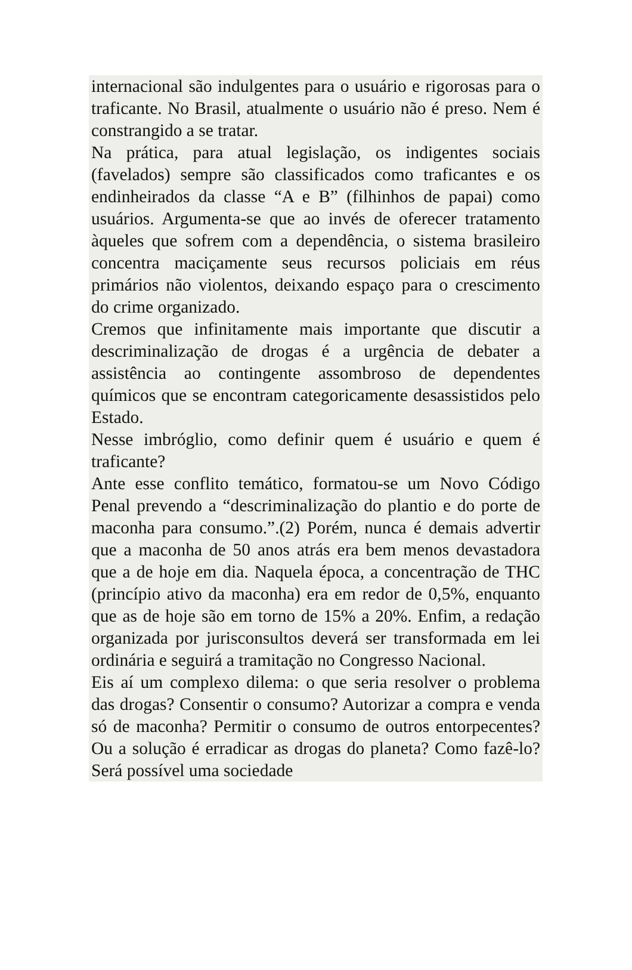internacional são indulgentes para o usuário e rigorosas para o traficante. No Brasil, atualmente o usuário não é preso. Nem é constrangido a se tratar.
Na prática, para atual legislação, os indigentes sociais (favelados) sempre são classificados como traficantes e os endinheirados da classe “A e B” (filhinhos de papai) como usuários. Argumenta-se que ao invés de oferecer tratamento àqueles que sofrem com a dependência, o sistema brasileiro concentra maciçamente seus recursos policiais em réus primários não violentos, deixando espaço para o crescimento do crime organizado.
Cremos que infinitamente mais importante que discutir a descriminalização de drogas é a urgência de debater a assistência ao contingente assombroso de dependentes químicos que se encontram categoricamente desassistidos pelo Estado.
Nesse imbróglio, como definir quem é usuário e quem é traficante?
Ante esse conflito temático, formatou-se um Novo Código Penal prevendo a “descriminalização do plantio e do porte de maconha para consumo.”.(2) Porém, nunca é demais advertir que a maconha de 50 anos atrás era bem menos devastadora que a de hoje em dia. Naquela época, a concentração de THC (princípio ativo da maconha) era em redor de 0,5%, enquanto que as de hoje são em torno de 15% a 20%. Enfim, a redação organizada por jurisconsultos deverá ser transformada em lei ordinária e seguirá a tramitação no Congresso Nacional.
Eis aí um complexo dilema: o que seria resolver o problema das drogas? Consentir o consumo? Autorizar a compra e venda só de maconha? Permitir o consumo de outros entorpecentes? Ou a solução é erradicar as drogas do planeta? Como fazê-lo? Será possível uma sociedade